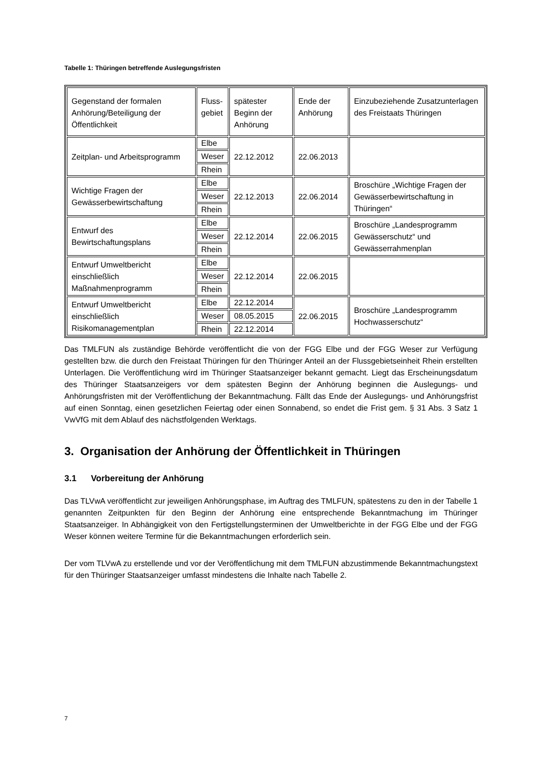Tabelle 1: Thüringen betreffende Auslegungsfristen
| Gegenstand der formalen Anhörung/Beteiligung der Öffentlichkeit | Fluss- gebiet | spätester Beginn der Anhörung | Ende der Anhörung | Einzubeziehende Zusatzunterlagen des Freistaats Thüringen |
| Zeitplan- und Arbeitsprogramm | Elbe | 22.12.2012 | 22.06.2013 | |
| | Weser | | | |
| | Rhein | | | |
| Wichtige Fragen der Gewässerbewirtschaftung | Elbe | 22.12.2013 | 22.06.2014 | Broschüre „Wichtige Fragen der Gewässerbewirtschaftung in Thüringen“ |
| | Weser | | | |
| | Rhein | | | |
| Entwurf des Bewirtschaftungsplans | Elbe | 22.12.2014 | 22.06.2015 | Broschüre „Landesprogramm Gewässerschutz“ und Gewässerrahmenplan |
| | Weser | | | |
| | Rhein | | | |
| Entwurf Umweltbericht einschließlich Maßnahmenprogramm | Elbe | 22.12.2014 | 22.06.2015 | |
| | Weser | | | |
| | Rhein | | | |
| Entwurf Umweltbericht einschließlich Risikomanagementplan | Elbe | 22.12.2014 | 22.06.2015 | Broschüre „Landesprogramm Hochwasserschutz“ |
| | Weser | 08.05.2015 | | |
| | Rhein | 22.12.2014 | | |
Das TMLFUN als zuständige Behörde veröffentlicht die von der FGG Elbe und der FGG Weser zur Verfügung gestellten bzw. die durch den Freistaat Thüringen für den Thüringer Anteil an der Flussgebietseinheit Rhein erstellten Unterlagen. Die Veröffentlichung wird im Thüringer Staatsanzeiger bekannt gemacht. Liegt das Erscheinungsdatum des Thüringer Staatsanzeigers vor dem spätesten Beginn der Anhörung beginnen die Auslegungs- und Anhörungsfristen mit der Veröffentlichung der Bekanntmachung. Fällt das Ende der Auslegungs- und Anhörungsfrist auf einen Sonntag, einen gesetzlichen Feiertag oder einen Sonnabend, so endet die Frist gem. § 31 Abs. 3 Satz 1 VwVfG mit dem Ablauf des nächstfolgenden Werktags.
3. Organisation der Anhörung der Öffentlichkeit in Thüringen
3.1 Vorbereitung der Anhörung
Das TLVwA veröffentlicht zur jeweiligen Anhörungsphase, im Auftrag des TMLFUN, spätestens zu den in der Tabelle 1 genannten Zeitpunkten für den Beginn der Anhörung eine entsprechende Bekanntmachung im Thüringer Staatsanzeiger. In Abhängigkeit von den Fertigstellungsterminen der Umweltberichte in der FGG Elbe und der FGG Weser können weitere Termine für die Bekanntmachungen erforderlich sein.
Der vom TLVwA zu erstellende und vor der Veröffentlichung mit dem TMLFUN abzustimmende Bekanntmachungstext für den Thüringer Staatsanzeiger umfasst mindestens die Inhalte nach Tabelle 2.
7